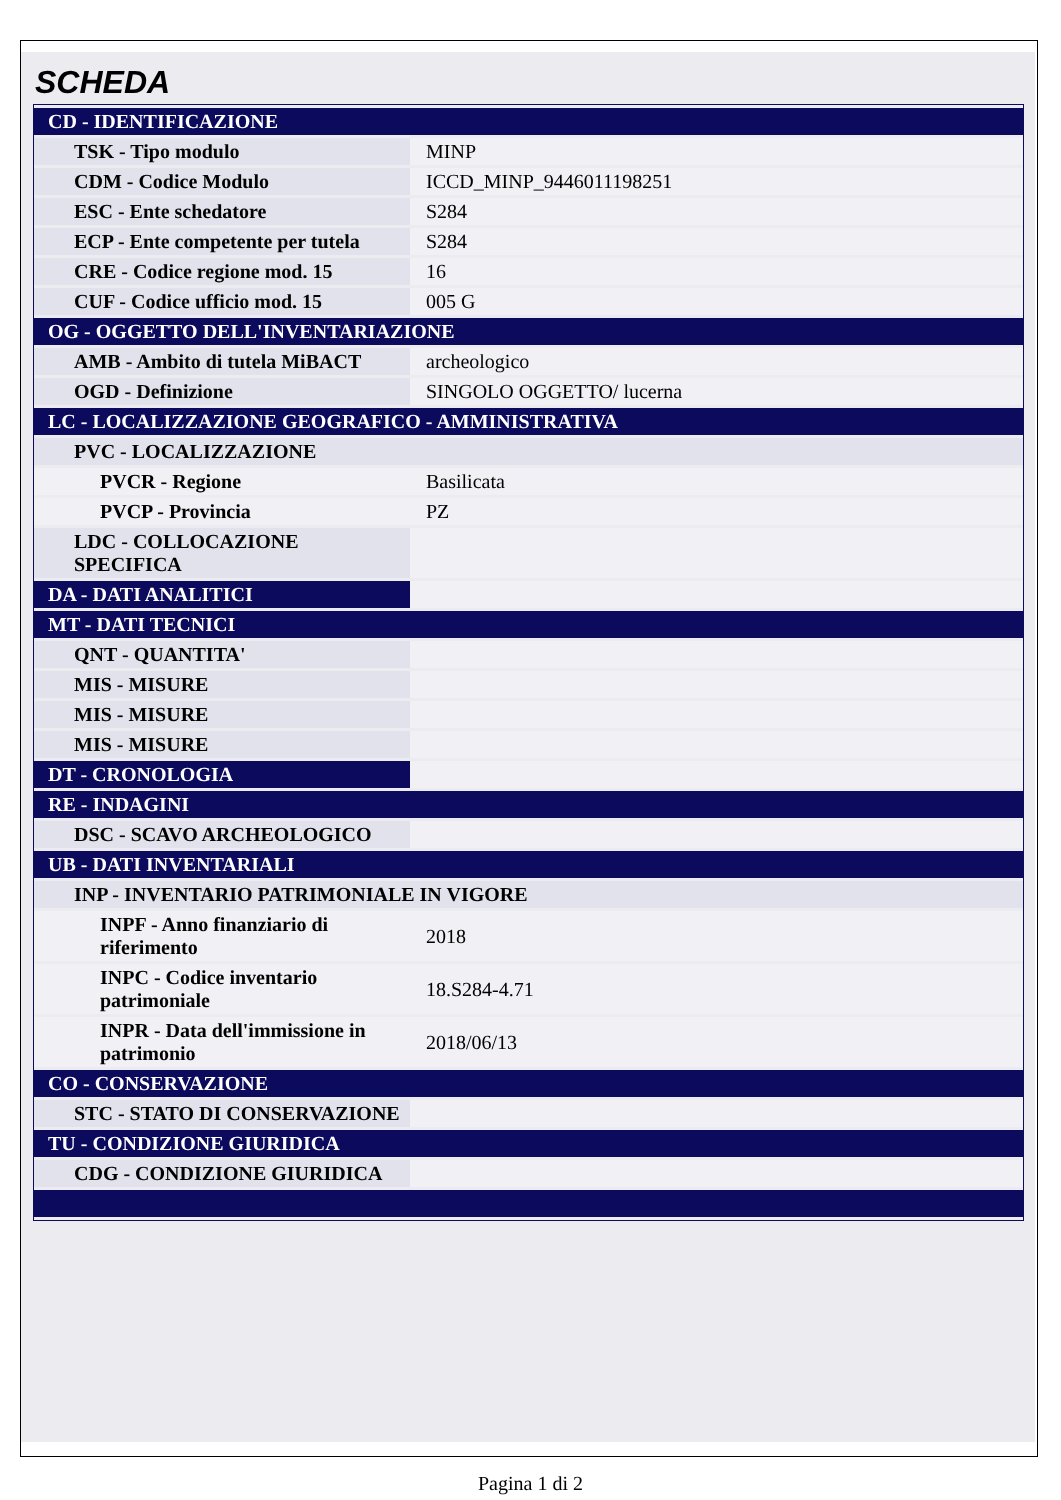SCHEDA
| CD - IDENTIFICAZIONE | |
| TSK - Tipo modulo | MINP |
| CDM - Codice Modulo | ICCD_MINP_9446011198251 |
| ESC - Ente schedatore | S284 |
| ECP - Ente competente per tutela | S284 |
| CRE - Codice regione mod. 15 | 16 |
| CUF - Codice ufficio mod. 15 | 005 G |
| OG - OGGETTO DELL'INVENTARIAZIONE | |
| AMB - Ambito di tutela MiBACT | archeologico |
| OGD - Definizione | SINGOLO OGGETTO/ lucerna |
| LC - LOCALIZZAZIONE GEOGRAFICO - AMMINISTRATIVA | |
| PVC - LOCALIZZAZIONE | |
| PVCR - Regione | Basilicata |
| PVCP - Provincia | PZ |
| LDC - COLLOCAZIONE SPECIFICA | |
| DA - DATI ANALITICI | |
| MT - DATI TECNICI | |
| QNT - QUANTITA' | |
| MIS - MISURE | |
| MIS - MISURE | |
| MIS - MISURE | |
| DT - CRONOLOGIA | |
| RE - INDAGINI | |
| DSC - SCAVO ARCHEOLOGICO | |
| UB - DATI INVENTARIALI | |
| INP - INVENTARIO PATRIMONIALE IN VIGORE | |
| INPF - Anno finanziario di riferimento | 2018 |
| INPC - Codice inventario patrimoniale | 18.S284-4.71 |
| INPR - Data dell'immissione in patrimonio | 2018/06/13 |
| CO - CONSERVAZIONE | |
| STC - STATO DI CONSERVAZIONE | |
| TU - CONDIZIONE GIURIDICA | |
| CDG - CONDIZIONE GIURIDICA | |
Pagina 1 di 2